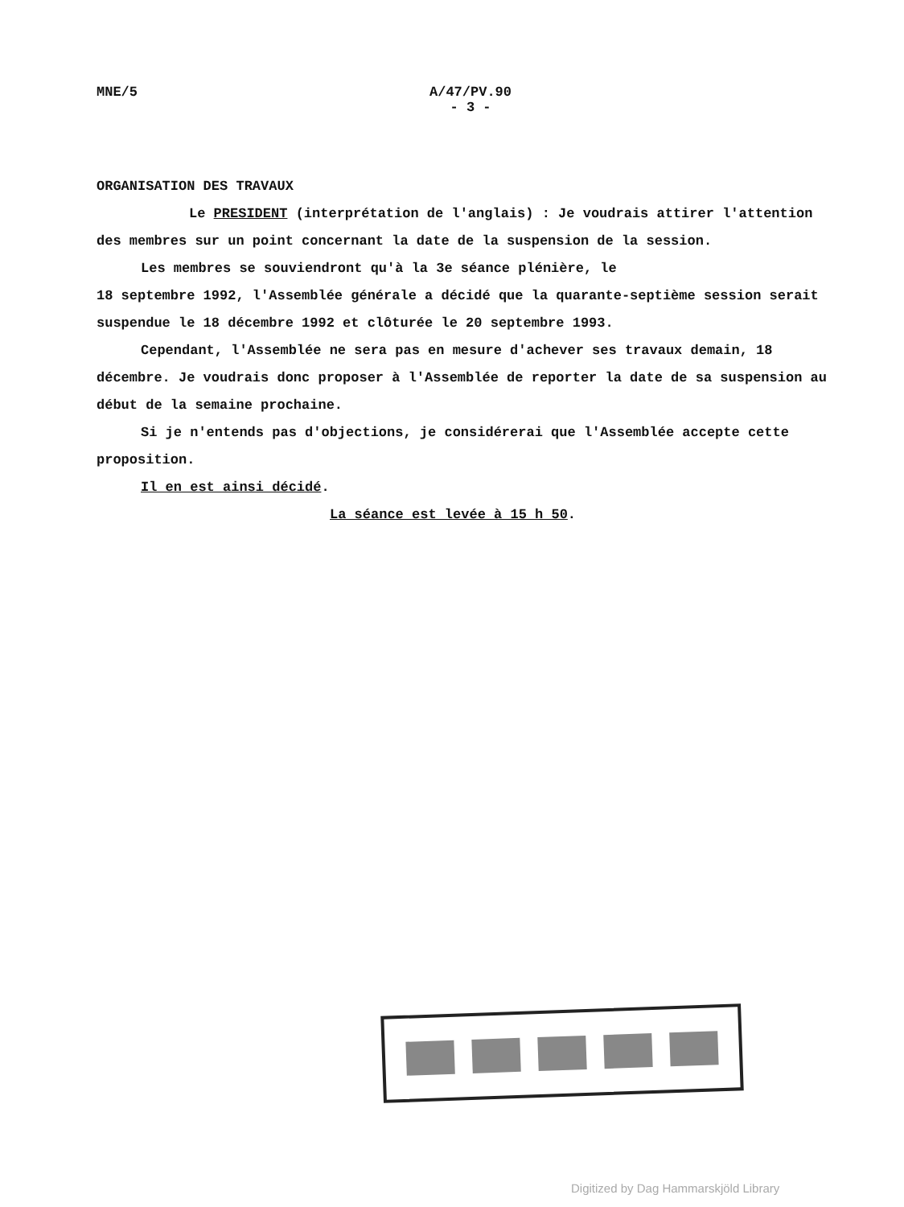MNE/5
A/47/PV.90
- 3 -
ORGANISATION DES TRAVAUX
Le PRESIDENT (interprétation de l'anglais) : Je voudrais attirer l'attention des membres sur un point concernant la date de la suspension de la session.
Les membres se souviendront qu'à la 3e séance plénière, le
18 septembre 1992, l'Assemblée générale a décidé que la quarante-septième session serait suspendue le 18 décembre 1992 et clôturée le 20 septembre 1993.
Cependant, l'Assemblée ne sera pas en mesure d'achever ses travaux demain, 18 décembre. Je voudrais donc proposer à l'Assemblée de reporter la date de sa suspension au début de la semaine prochaine.
Si je n'entends pas d'objections, je considérerai que l'Assemblée accepte cette proposition.
Il en est ainsi décidé.
La séance est levée à 15 h 50.
Digitized by Dag Hammarskjöld Library